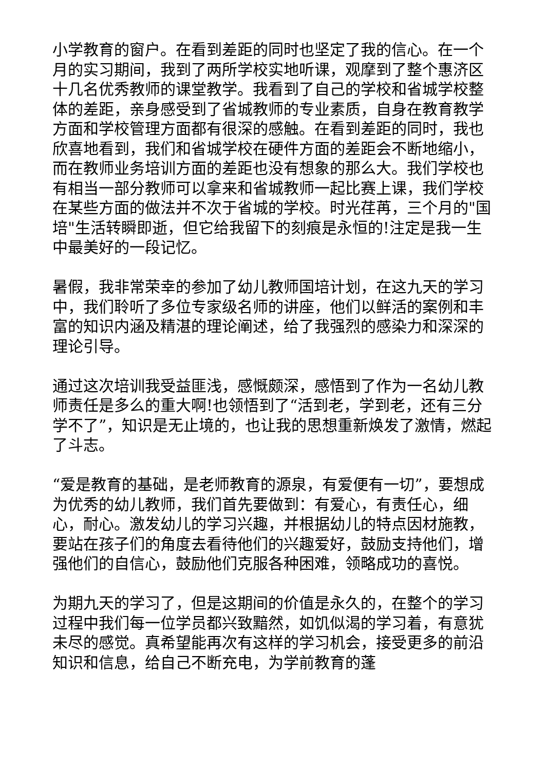小学教育的窗户。在看到差距的同时也坚定了我的信心。在一个月的实习期间，我到了两所学校实地听课，观摩到了整个惠济区十几名优秀教师的课堂教学。我看到了自己的学校和省城学校整体的差距，亲身感受到了省城教师的专业素质，自身在教育教学方面和学校管理方面都有很深的感触。在看到差距的同时，我也欣喜地看到，我们和省城学校在硬件方面的差距会不断地缩小，而在教师业务培训方面的差距也没有想象的那么大。我们学校也有相当一部分教师可以拿来和省城教师一起比赛上课，我们学校在某些方面的做法并不次于省城的学校。时光荏苒，三个月的"国培"生活转瞬即逝，但它给我留下的刻痕是永恒的!注定是我一生中最美好的一段记忆。
暑假，我非常荣幸的参加了幼儿教师国培计划，在这九天的学习中，我们聆听了多位专家级名师的讲座，他们以鲜活的案例和丰富的知识内涵及精湛的理论阐述，给了我强烈的感染力和深深的理论引导。
通过这次培训我受益匪浅，感慨颇深，感悟到了作为一名幼儿教师责任是多么的重大啊!也领悟到了“活到老，学到老，还有三分学不了”，知识是无止境的，也让我的思想重新焕发了激情，燃起了斗志。
“爱是教育的基础，是老师教育的源泉，有爱便有一切”，要想成为优秀的幼儿教师，我们首先要做到：有爱心，有责任心，细心，耐心。激发幼儿的学习兴趣，并根据幼儿的特点因材施教，要站在孩子们的角度去看待他们的兴趣爱好，鼓励支持他们，增强他们的自信心，鼓励他们克服各种困难，领略成功的喜悦。
为期九天的学习了，但是这期间的价值是永久的，在整个的学习过程中我们每一位学员都兴致黯然，如饥似渴的学习着，有意犹未尽的感觉。真希望能再次有这样的学习机会，接受更多的前沿知识和信息，给自己不断充电，为学前教育的蓬